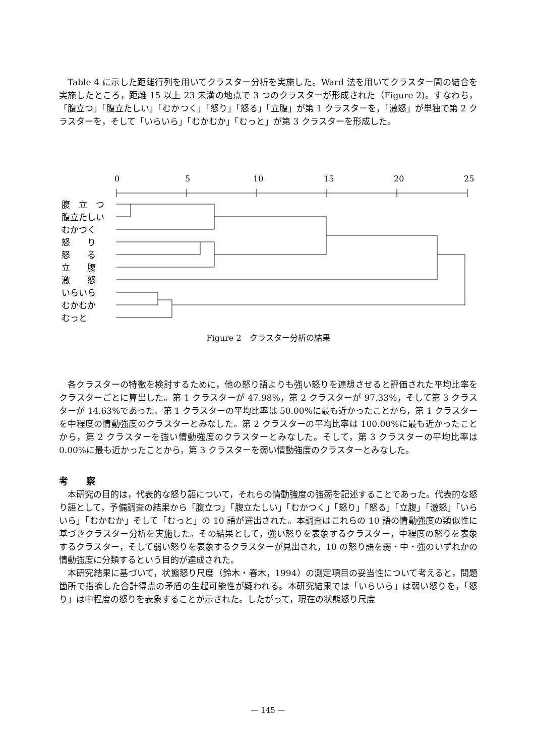Table 4 に示した距離行列を用いてクラスター分析を実施した。Ward 法を用いてクラスター間の結合を実施したところ，距離 15 以上 23 未満の地点で 3 つのクラスターが形成された（Figure 2)。すなわち，「腹立つ」「腹立たしい」「むかつく」「怒り」「怒る」「立腹」が第 1 クラスターを，「激怒」が単独で第 2 クラスターを，そして「いらいら」「むかむか」「むっと」が第 3 クラスターを形成した。
0
5
10
15
20
25
腹　立　つ
腹立たしい
むかつく
怒　　り
怒　　る
立　　腹
激　　怒
いらいら
むかむか
むっと
Figure 2　クラスター分析の結果
各クラスターの特徴を検討するために，他の怒り語よりも強い怒りを連想させると評価された平均比率をクラスターごとに算出した。第 1 クラスターが 47.98%，第 2 クラスターが 97.33%，そして第 3 クラスターが 14.63%であった。第 1 クラスターの平均比率は 50.00%に最も近かったことから，第 1 クラスターを中程度の情動強度のクラスターとみなした。第 2 クラスターの平均比率は 100.00%に最も近かったことから，第 2 クラスターを強い情動強度のクラスターとみなした。そして，第 3 クラスターの平均比率は 0.00%に最も近かったことから，第 3 クラスターを弱い情動強度のクラスターとみなした。
考　　察
本研究の目的は，代表的な怒り語について，それらの情動強度の強弱を記述することであった。代表的な怒り語として，予備調査の結果から「腹立つ」「腹立たしい」「むかつく」「怒り」「怒る」「立腹」「激怒」「いらいら」「むかむか」そして「むっと」の 10 語が選出された。本調査はこれらの 10 語の情動強度の類似性に基づきクラスター分析を実施した。その結果として，強い怒りを表象するクラスター，中程度の怒りを表象するクラスター，そして弱い怒りを表象するクラスターが見出され，10 の怒り語を弱・中・強のいずれかの情動強度に分類するという目的が達成された。
本研究結果に基づいて，状態怒り尺度（鈴木・春木，1994）の測定項目の妥当性について考えると，問題箇所で指摘した合計得点の矛盾の生起可能性が疑われる。本研究結果では「いらいら」は弱い怒りを，「怒り」は中程度の怒りを表象することが示された。したがって，現在の状態怒り尺度
— 145 —